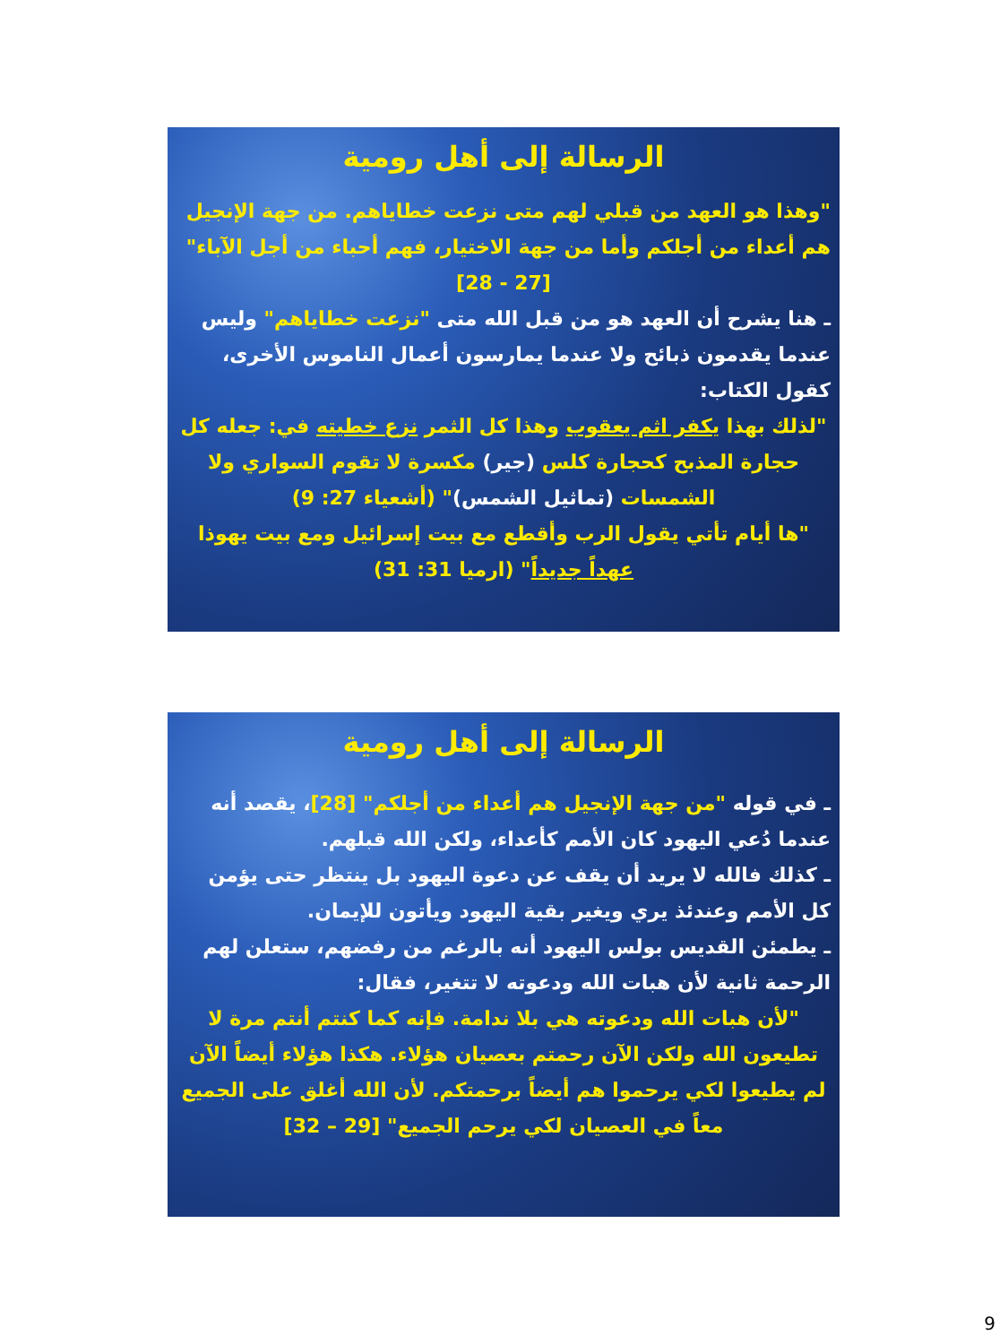الرسالة إلى أهل رومية
"وهذا هو العهد من قبلي لهم متى نزعت خطاياهم. من جهة الإنجيل هم أعداء من أجلكم وأما من جهة الاختيار، فهم أحباء من أجل الآباء"
[27 - 28]
ـ هنا يشرح أن العهد هو من قبل الله متى "نزعت خطاياهم" وليس عندما يقدمون ذبائح ولا عندما يمارسون أعمال الناموس الأخرى، كقول الكتاب:
"لذلك بهذا يكفر اثم يعقوب وهذا كل الثمر نزع خطيته في: جعله كل حجارة المذبح كحجارة كلس (جير) مكسرة لا تقوم السواري ولا الشمسات (تماثيل الشمس)" (أشعياء 27: 9)
"ها أيام تأتي يقول الرب وأقطع مع بيت إسرائيل ومع بيت يهوذا عهداً جديداً" (ارميا 31: 31)
الرسالة إلى أهل رومية
ـ في قوله "من جهة الإنجيل هم أعداء من أجلكم" [28]، يقصد أنه عندما دُعي اليهود كان الأمم كأعداء، ولكن الله قبلهم.
ـ كذلك فالله لا يريد أن يقف عن دعوة اليهود بل ينتظر حتى يؤمن كل الأمم وعندئذ يري ويغير بقية اليهود ويأتون للإيمان.
ـ يطمئن القديس بولس اليهود أنه بالرغم من رفضهم، ستعلن لهم الرحمة ثانية لأن هبات الله ودعوته لا تتغير، فقال:
"لأن هبات الله ودعوته هي بلا ندامة. فإنه كما كنتم أنتم مرة لا تطيعون الله ولكن الآن رحمتم بعصيان هؤلاء. هكذا هؤلاء أيضاً الآن لم يطيعوا لكي يرحموا هم أيضاً برحمتكم. لأن الله أغلق على الجميع معاً في العصيان لكي يرحم الجميع" [29 – 32]
9